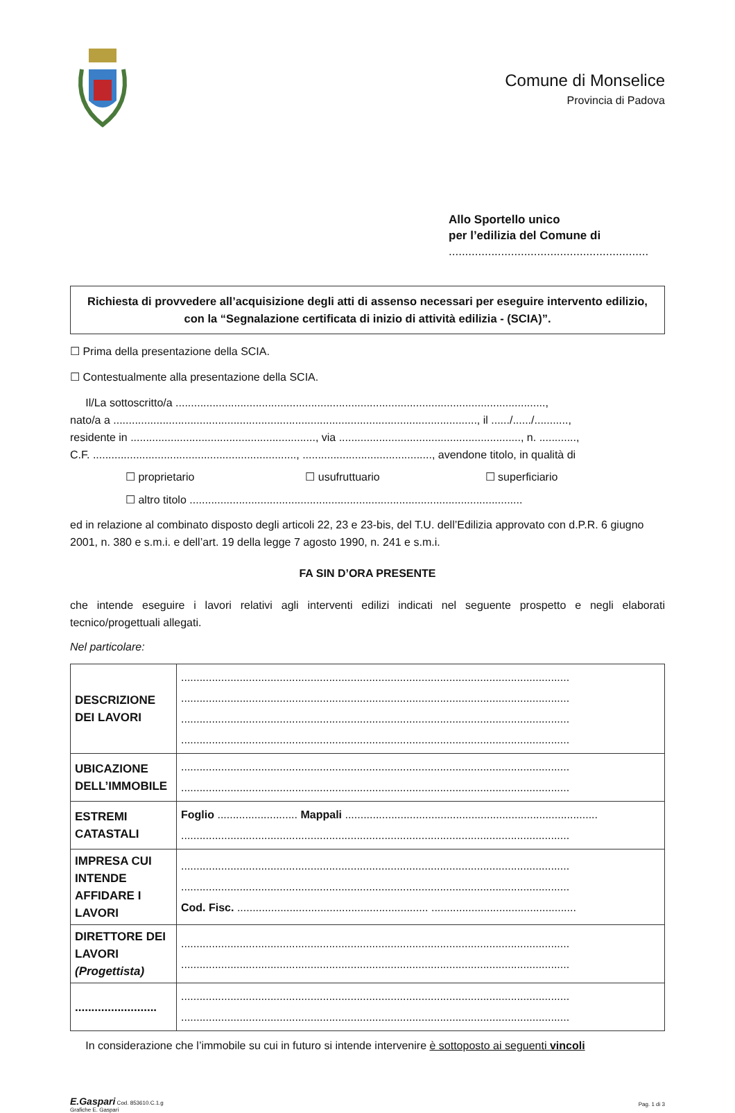Comune di Monselice
Provincia di Padova
Allo Sportello unico
per l’edilizia del Comune di
.............................................................
Richiesta di provvedere all’acquisizione degli atti di assenso necessari per eseguire intervento edilizio, con la “Segnalazione certificata di inizio di attività edilizia - (SCIA)”.
☐ Prima della presentazione della SCIA.
☐ Contestualmente alla presentazione della SCIA.
Il/La sottoscritto/a ........................................................................................................................,
nato/a a ......................................................................................................................, il ....../....../...........,
residente in ............................................................, via ..........................................................., n. ............,
C.F. .................................................................., .........................................., avendone titolo, in qualità di
☐ proprietario ☐ usufruttuario ☐ superficiario
☐ altro titolo ............................................................................................................
ed in relazione al combinato disposto degli articoli 22, 23 e 23-bis, del T.U. dell’Edilizia approvato con d.P.R. 6 giugno 2001, n. 380 e s.m.i. e dell’art. 19 della legge 7 agosto 1990, n. 241 e s.m.i.
FA SIN D’ORA PRESENTE
che intende eseguire i lavori relativi agli interventi edilizi indicati nel seguente prospetto e negli elaborati tecnico/progettuali allegati.
Nel particolare:
| DESCRIZIONE DEI LAVORI | .............................................................................................................................. .............................................................................................................................. .............................................................................................................................. .............................................................................................................................. |
| UBICAZIONE DELL’IMMOBILE | .............................................................................................................................. .............................................................................................................................. |
| ESTREMI CATASTALI | Foglio .......................... Mappali .................................................................................. .............................................................................................................................. |
| IMPRESA CUI INTENDE AFFIDARE I LAVORI | .............................................................................................................................. .............................................................................................................................. Cod. Fisc. .............................................................. ............................................... |
| DIRETTORE DEI LAVORI (Progettista) | .............................................................................................................................. .............................................................................................................................. |
| ......................... | .............................................................................................................................. .............................................................................................................................. |
In considerazione che l’immobile su cui in futuro si intende intervenire è sottoposto ai seguenti vincoli
E.Gaspari Cod. 853610.C.1.g
Grafiche E. Gaspari
Pag. 1 di 3